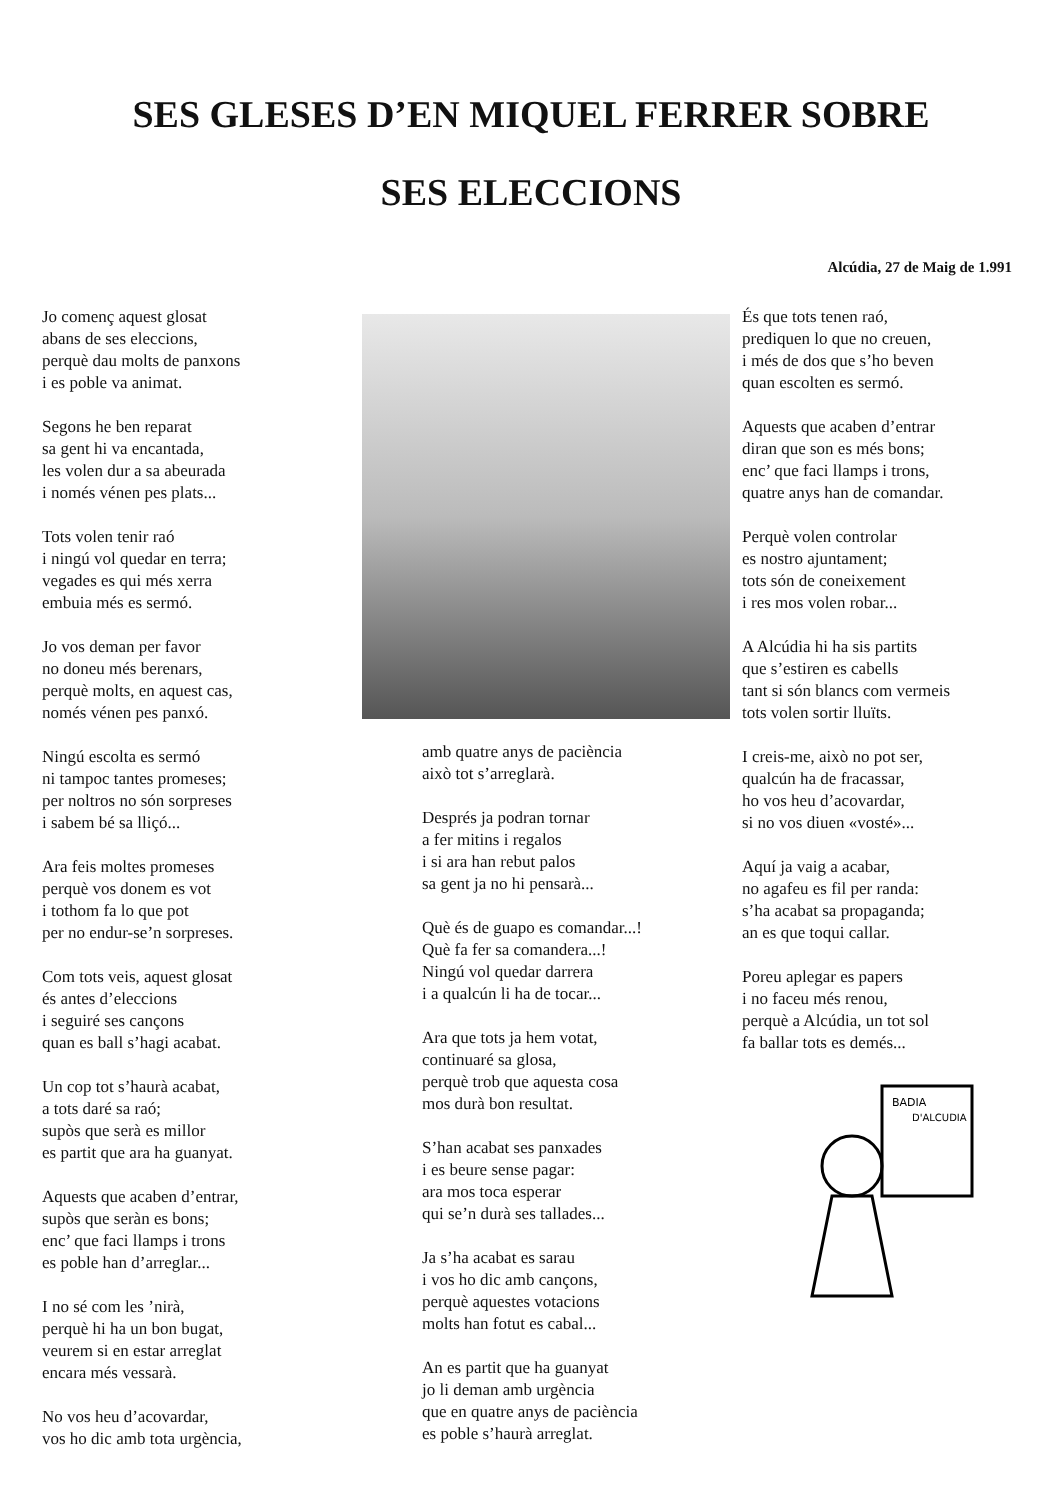SES GLESES D’EN MIQUEL FERRER SOBRE
SES ELECCIONS
Alcúdia, 27 de Maig de 1.991
Jo començ aquest glosat
abans de ses eleccions,
perquè dau molts de panxons
i es poble va animat.
Segons he ben reparat
sa gent hi va encantada,
les volen dur a sa abeurada
i només vénen pes plats...
Tots volen tenir raó
i ningú vol quedar en terra;
vegades es qui més xerra
embuia més es sermó.
Jo vos deman per favor
no doneu més berenars,
perquè molts, en aquest cas,
només vénen pes panxó.
Ningú escolta es sermó
ni tampoc tantes promeses;
per noltros no són sorpreses
i sabem bé sa lliçó...
Ara feis moltes promeses
perquè vos donem es vot
i tothom fa lo que pot
per no endur-se’n sorpreses.
Com tots veis, aquest glosat
és antes d’eleccions
i seguiré ses cançons
quan es ball s’hagi acabat.
Un cop tot s’haurà acabat,
a tots daré sa raó;
supòs que serà es millor
es partit que ara ha guanyat.
Aquests que acaben d’entrar,
supòs que seràn es bons;
enc’ que faci llamps i trons
es poble han d’arreglar...
I no sé com les ’nirà,
perquè hi ha un bon bugat,
veurem si en estar arreglat
encara més vessarà.
No vos heu d’acovardar,
vos ho dic amb tota urgència,
amb quatre anys de paciència
això tot s’arreglarà.
Després ja podran tornar
a fer mitins i regalos
i si ara han rebut palos
sa gent ja no hi pensarà...
Què és de guapo es comandar...!
Què fa fer sa comandera...!
Ningú vol quedar darrera
i a qualcún li ha de tocar...
Ara que tots ja hem votat,
continuaré sa glosa,
perquè trob que aquesta cosa
mos durà bon resultat.
S’han acabat ses panxades
i es beure sense pagar:
ara mos toca esperar
qui se’n durà ses tallades...
Ja s’ha acabat es sarau
i vos ho dic amb cançons,
perquè aquestes votacions
molts han fotut es cabal...
An es partit que ha guanyat
jo li deman amb urgència
que en quatre anys de paciència
es poble s’haurà arreglat.
És que tots tenen raó,
prediquen lo que no creuen,
i més de dos que s’ho beven
quan escolten es sermó.
Aquests que acaben d’entrar
diran que son es més bons;
enc’ que faci llamps i trons,
quatre anys han de comandar.
Perquè volen controlar
es nostro ajuntament;
tots són de coneixement
i res mos volen robar...
A Alcúdia hi ha sis partits
que s’estiren es cabells
tant si són blancs com vermeis
tots volen sortir lluïts.
I creis-me, això no pot ser,
qualcún ha de fracassar,
ho vos heu d’acovardar,
si no vos diuen «vosté»...
Aquí ja vaig a acabar,
no agafeu es fil per randa:
s’ha acabat sa propaganda;
an es que toqui callar.
Poreu aplegar es papers
i no faceu més renou,
perquè a Alcúdia, un tot sol
fa ballar tots es demés...
BADIA
D'ALCUDIA